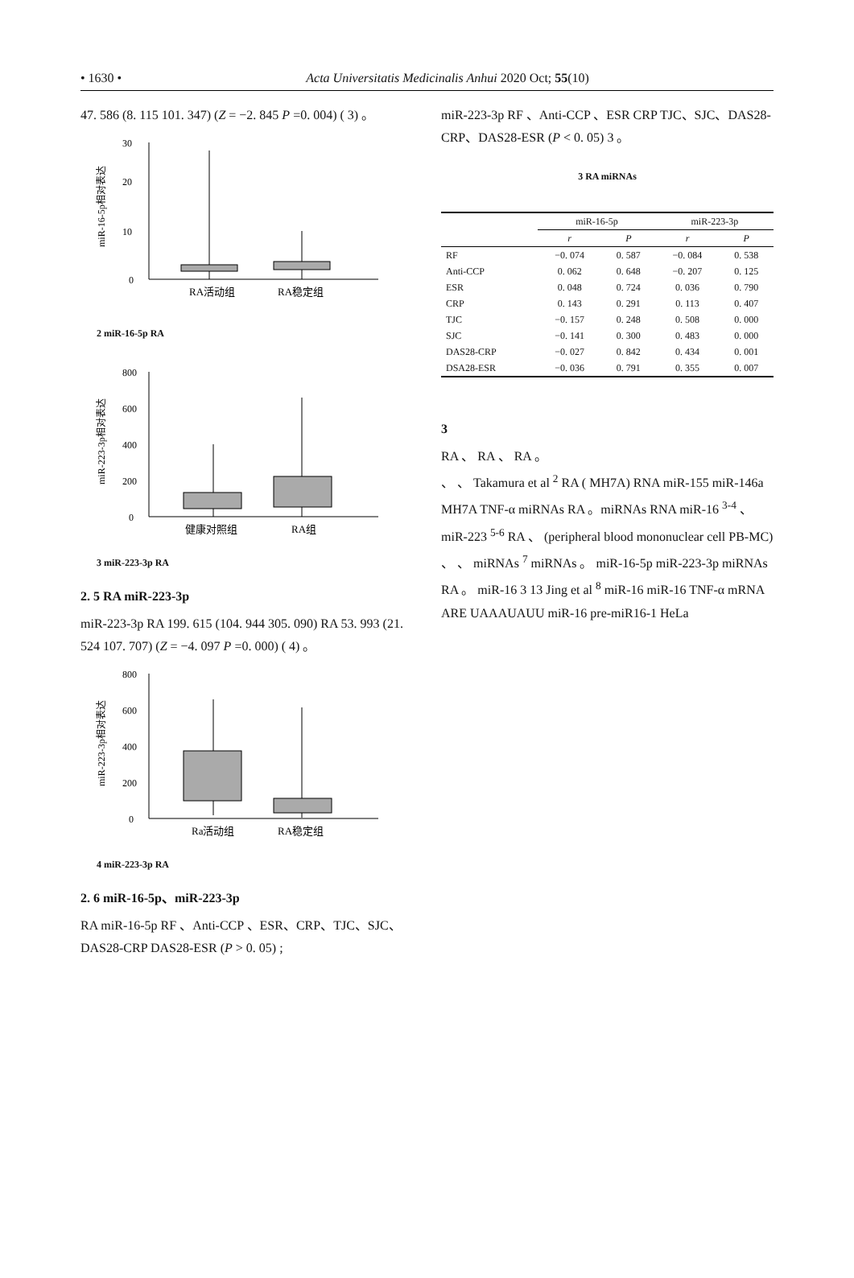• 1630 • Acta Universitatis Medicinalis Anhui 2020 Oct; 55(10)
47. 586 (8. 115 101. 347) (Z = −2. 845 P =0. 004) ( 3) 。
0
10
20
30
RA活动组
RA稳定组
miR-16-5p相对表达
2 miR-16-5p RA
0
200
400
600
800
健康对照组
RA组
miR-223-3p相对表达
3 miR-223-3p RA
2. 5 RA miR-223-3p
miR-223-3p RA 199. 615 (104. 944 305. 090) RA 53. 993 (21. 524 107. 707) (Z = −4. 097 P =0. 000) ( 4) 。
0
200
400
600
800
Ra活动组
RA稳定组
miR-223-3p相对表达
4 miR-223-3p RA
2. 6 miR-16-5p、miR-223-3p
RA miR-16-5p RF 、Anti-CCP 、ESR、CRP、TJC、SJC、DAS28-CRP DAS28-ESR (P > 0. 05) ;
miR-223-3p RF 、Anti-CCP 、ESR CRP TJC、SJC、DAS28-CRP、DAS28-ESR (P < 0. 05) 3 。
3 RA miRNAs
| | miR-16-5p | | miR-223-3p | |
| --- | --- | --- | --- | --- |
| | r | P | r | P |
| RF | −0. 074 | 0. 587 | −0. 084 | 0. 538 |
| Anti-CCP | 0. 062 | 0. 648 | −0. 207 | 0. 125 |
| ESR | 0. 048 | 0. 724 | 0. 036 | 0. 790 |
| CRP | 0. 143 | 0. 291 | 0. 113 | 0. 407 |
| TJC | −0. 157 | 0. 248 | 0. 508 | 0. 000 |
| SJC | −0. 141 | 0. 300 | 0. 483 | 0. 000 |
| DAS28-CRP | −0. 027 | 0. 842 | 0. 434 | 0. 001 |
| DSA28-ESR | −0. 036 | 0. 791 | 0. 355 | 0. 007 |
3
RA 、 RA 、 RA 。
、 、 Takamura et al <sup>2</sup> RA ( MH7A) RNA miR-155 miR-146a MH7A TNF-α miRNAs RA 。miRNAs RNA miR-16 <sup>3-4</sup> 、miR-223 <sup>5-6</sup> RA 、 (peripheral blood mononuclear cell PB-MC) 、 、 miRNAs <sup>7</sup> miRNAs 。 miR-16-5p miR-223-3p miRNAs RA 。 miR-16 3 13 Jing et al <sup>8</sup> miR-16 miR-16 TNF-α mRNA ARE UAAAUAUU miR-16 pre-miR16-1 HeLa